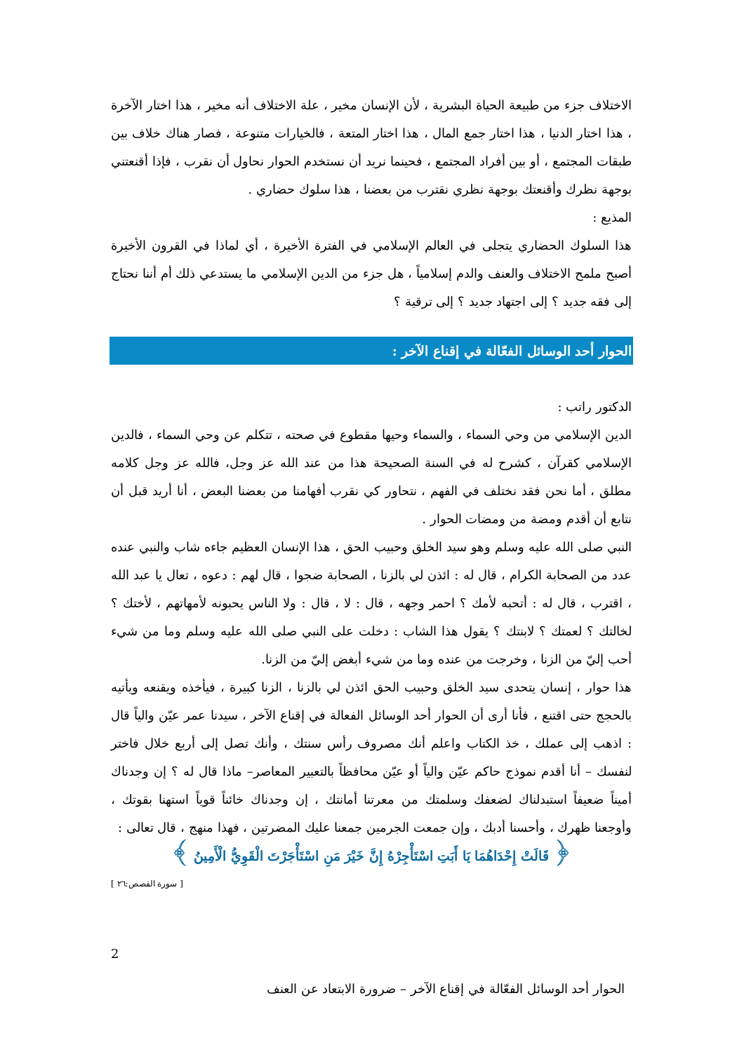الاختلاف جزء من طبيعة الحياة البشرية ، لأن الإنسان مخير ، علة الاختلاف أنه مخير ، هذا اختار الآخرة ، هذا اختار الدنيا ، هذا اختار جمع المال ، هذا اختار المتعة ، فالخيارات متنوعة ، فصار هناك خلاف بين طبقات المجتمع ، أو بين أفراد المجتمع ، فحينما نريد أن نستخدم الحوار نحاول أن نقرب ، فإذا أقنعتني بوجهة نظرك وأقنعتك بوجهة نظري نقترب من بعضنا ، هذا سلوك حضاري .
المذيع :
هذا السلوك الحضاري يتجلى في العالم الإسلامي في الفترة الأخيرة ، أي لماذا في القرون الأخيرة أصبح ملمح الاختلاف والعنف والدم إسلامياً ، هل جزء من الدين الإسلامي ما يستدعي ذلك أم أننا نحتاج إلى فقه جديد ؟ إلى اجتهاد جديد ؟ إلى ترقية ؟
الحوار أحد الوسائل الفعّالة في إقناع الآخر :
الدكتور راتب :
الدين الإسلامي من وحي السماء ، والسماء وحيها مقطوع في صحته ، تتكلم عن وحي السماء ، فالدين الإسلامي كقرآن ، كشرح له في السنة الصحيحة هذا من عند الله عز وجل، فالله عز وجل كلامه مطلق ، أما نحن فقد نختلف في الفهم ، نتحاور كي نقرب أفهامنا من بعضنا البعض ، أنا أريد قبل أن نتابع أن أقدم ومضة من ومضات الحوار .
النبي صلى الله عليه وسلم وهو سيد الخلق وحبيب الحق ، هذا الإنسان العظيم جاءه شاب والنبي عنده عدد من الصحابة الكرام ، قال له : ائذن لي بالزنا ، الصحابة ضجوا ، قال لهم : دعوه ، تعال يا عبد الله ، اقترب ، قال له : أتحبه لأمك ؟ احمر وجهه ، قال : لا ، قال : ولا الناس يحبونه لأمهاتهم ، لأختك ؟ لخالتك ؟ لعمتك ؟ لابنتك ؟ يقول هذا الشاب : دخلت على النبي صلى الله عليه وسلم وما من شيء أحب إليّ من الزنا ، وخرجت من عنده وما من شيء أبغض إليّ من الزنا.
هذا حوار ، إنسان يتحدى سيد الخلق وحبيب الحق ائذن لي بالزنا ، الزنا كبيرة ، فيأخذه ويقنعه ويأتيه بالحجج حتى اقتنع ، فأنا أرى أن الحوار أحد الوسائل الفعالة في إقناع الآخر ، سيدنا عمر عيّن والياً قال : اذهب إلى عملك ، خذ الكتاب واعلم أنك مصروف رأس سنتك ، وأنك تصل إلى أربع خلال فاختر لنفسك – أنا أقدم نموذج حاكم عيّن والياً أو عيّن محافظاً بالتعبير المعاصر– ماذا قال له ؟ إن وجدناك أميناً ضعيفاً استبدلناك لضعفك وسلمتك من معرتنا أمانتك ، إن وجدناك خائناً قوياً استهنا بقوتك ، وأوجعنا ظهرك ، وأحسنا أدبك ، وإن جمعت الجرمين جمعنا عليك المضرتين ، فهذا منهج ، قال تعالى :
﴿ قَالَتْ إِحْدَاهُمَا يَا أَبَتِ اسْتَأْجِرْهُ إِنَّ خَيْرَ مَنِ اسْتَأْجَرْتَ الْقَوِيُّ الْأَمِينُ ﴾
[ سورة القصص:٢٦ ]
2
الحوار أحد الوسائل الفعّالة في إقناع الآخر – ضرورة الابتعاد عن العنف